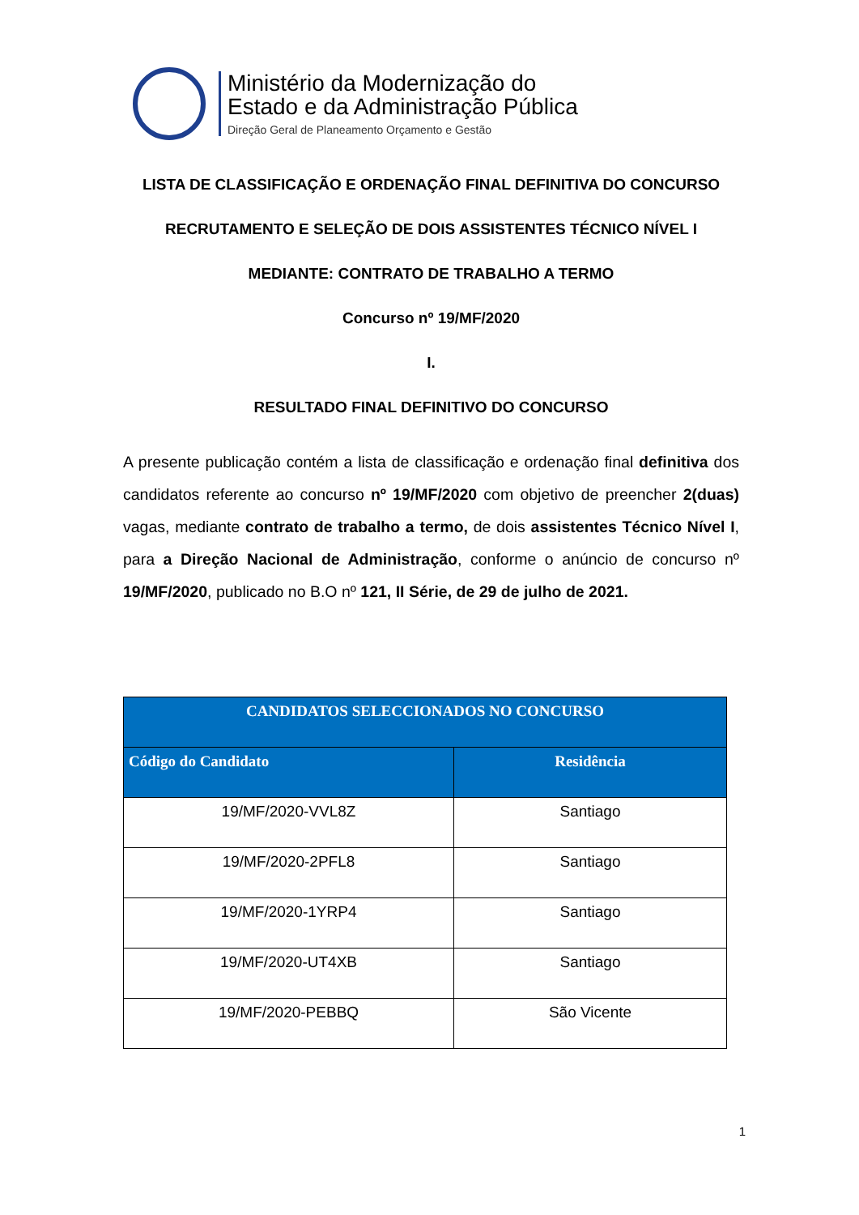Ministério da Modernização do
Estado e da Administração Pública
Direção Geral de Planeamento Orçamento e Gestão
LISTA DE CLASSIFICAÇÃO E ORDENAÇÃO FINAL DEFINITIVA DO CONCURSO
RECRUTAMENTO E SELEÇÃO DE DOIS ASSISTENTES TÉCNICO NÍVEL I
MEDIANTE: CONTRATO DE TRABALHO A TERMO
Concurso nº 19/MF/2020
I.
RESULTADO FINAL DEFINITIVO DO CONCURSO
A presente publicação contém a lista de classificação e ordenação final definitiva dos candidatos referente ao concurso nº 19/MF/2020 com objetivo de preencher 2(duas) vagas, mediante contrato de trabalho a termo, de dois assistentes Técnico Nível I, para a Direção Nacional de Administração, conforme o anúncio de concurso nº 19/MF/2020, publicado no B.O nº 121, II Série, de 29 de julho de 2021.
| CANDIDATOS SELECCIONADOS NO CONCURSO | |
| --- | --- |
| Código do Candidato | Residência |
| 19/MF/2020-VVL8Z | Santiago |
| 19/MF/2020-2PFL8 | Santiago |
| 19/MF/2020-1YRP4 | Santiago |
| 19/MF/2020-UT4XB | Santiago |
| 19/MF/2020-PEBBQ | São Vicente |
1